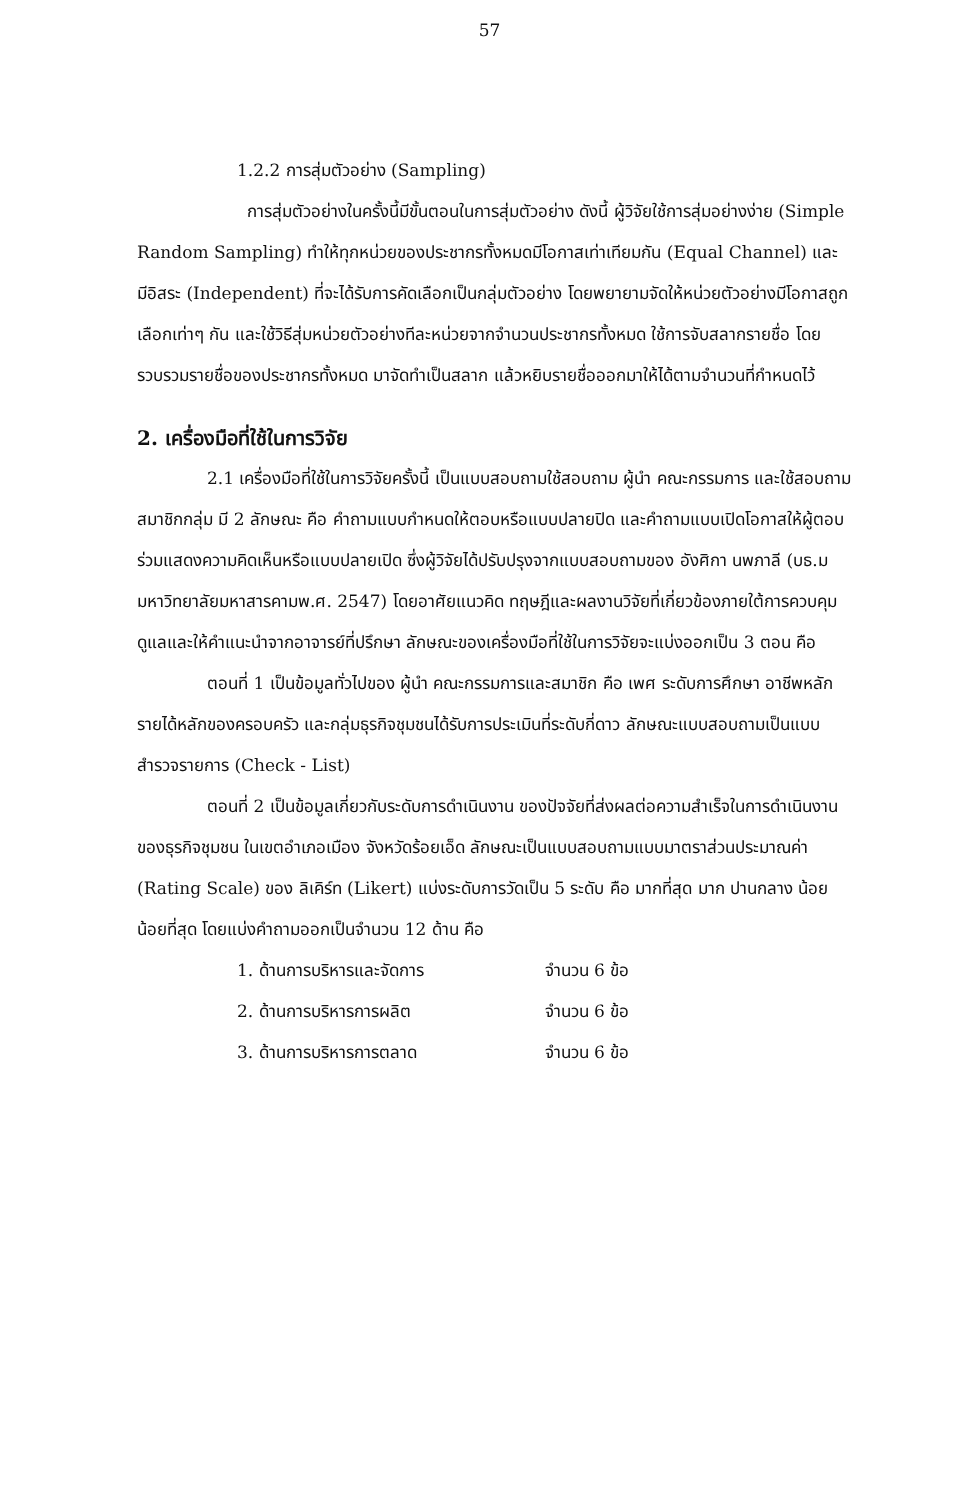57
1.2.2 การสุ่มตัวอย่าง (Sampling)
การสุ่มตัวอย่างในครั้งนี้มีขั้นตอนในการสุ่มตัวอย่าง ดังนี้ ผู้วิจัยใช้การสุ่มอย่างง่าย (Simple Random Sampling) ทำให้ทุกหน่วยของประชากรทั้งหมดมีโอกาสเท่าเทียมกัน (Equal Channel) และ มีอิสระ (Independent) ที่จะได้รับการคัดเลือกเป็นกลุ่มตัวอย่าง โดยพยายามจัดให้หน่วยตัวอย่างมีโอกาสถูกเลือกเท่าๆ กัน และใช้วิธีสุ่มหน่วยตัวอย่างทีละหน่วยจากจำนวนประชากรทั้งหมด ใช้การจับสลากรายชื่อ โดยรวบรวมรายชื่อของประชากรทั้งหมด มาจัดทำเป็นสลาก แล้วหยิบรายชื่อออกมาให้ได้ตามจำนวนที่กำหนดไว้
2. เครื่องมือที่ใช้ในการวิจัย
2.1 เครื่องมือที่ใช้ในการวิจัยครั้งนี้ เป็นแบบสอบถามใช้สอบถาม ผู้นำ คณะกรรมการ และใช้สอบถามสมาชิกกลุ่ม มี 2 ลักษณะ คือ คำถามแบบกำหนดให้ตอบหรือแบบปลายปิด และคำถามแบบเปิดโอกาสให้ผู้ตอบร่วมแสดงความคิดเห็นหรือแบบปลายเปิด ซึ่งผู้วิจัยได้ปรับปรุงจากแบบสอบถามของ อังศิกา นพภาลี (บธ.ม มหาวิทยาลัยมหาสารคามพ.ศ. 2547) โดยอาศัยแนวคิด ทฤษฎีและผลงานวิจัยที่เกี่ยวข้องภายใต้การควบคุมดูแลและให้คำแนะนำจากอาจารย์ที่ปรึกษา ลักษณะของเครื่องมือที่ใช้ในการวิจัยจะแบ่งออกเป็น 3 ตอน คือ
ตอนที่ 1 เป็นข้อมูลทั่วไปของ ผู้นำ คณะกรรมการและสมาชิก คือ เพศ ระดับการศึกษา อาชีพหลัก รายได้หลักของครอบครัว และกลุ่มธุรกิจชุมชนได้รับการประเมินที่ระดับกี่ดาว ลักษณะแบบสอบถามเป็นแบบสำรวจรายการ (Check - List)
ตอนที่ 2 เป็นข้อมูลเกี่ยวกับระดับการดำเนินงาน ของปัจจัยที่ส่งผลต่อความสำเร็จในการดำเนินงานของธุรกิจชุมชน ในเขตอำเภอเมือง จังหวัดร้อยเอ็ด ลักษณะเป็นแบบสอบถามแบบมาตราส่วนประมาณค่า (Rating Scale) ของ ลิเคิร์ท (Likert) แบ่งระดับการวัดเป็น 5 ระดับ คือ มากที่สุด มาก ปานกลาง น้อย น้อยที่สุด โดยแบ่งคำถามออกเป็นจำนวน 12 ด้าน คือ
1. ด้านการบริหารและจัดการ จำนวน 6 ข้อ
2. ด้านการบริหารการผลิต จำนวน 6 ข้อ
3. ด้านการบริหารการตลาด จำนวน 6 ข้อ